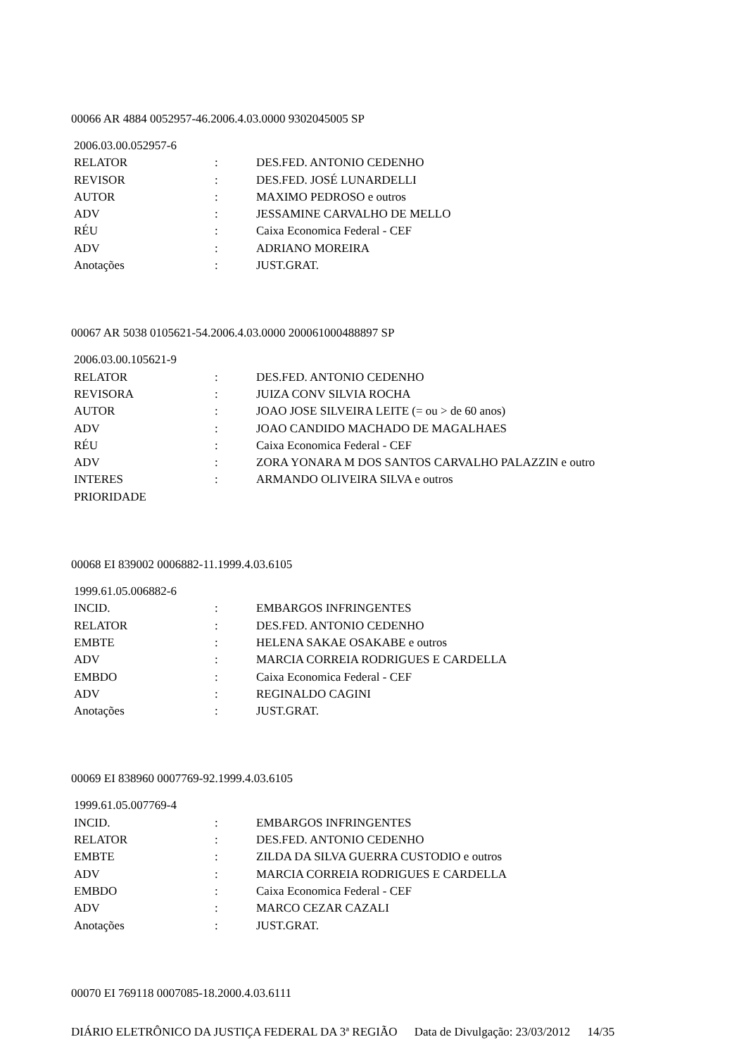00066 AR 4884 0052957-46.2006.4.03.0000 9302045005 SP
| 2006.03.00.052957-6 | | |
| RELATOR | : | DES.FED. ANTONIO CEDENHO |
| REVISOR | : | DES.FED. JOSÉ LUNARDELLI |
| AUTOR | : | MAXIMO PEDROSO e outros |
| ADV | : | JESSAMINE CARVALHO DE MELLO |
| RÉU | : | Caixa Economica Federal - CEF |
| ADV | : | ADRIANO MOREIRA |
| Anotações | : | JUST.GRAT. |
00067 AR 5038 0105621-54.2006.4.03.0000 200061000488897 SP
| 2006.03.00.105621-9 | | |
| RELATOR | : | DES.FED. ANTONIO CEDENHO |
| REVISORA | : | JUIZA CONV SILVIA ROCHA |
| AUTOR | : | JOAO JOSE SILVEIRA LEITE (= ou > de 60 anos) |
| ADV | : | JOAO CANDIDO MACHADO DE MAGALHAES |
| RÉU | : | Caixa Economica Federal - CEF |
| ADV | : | ZORA YONARA M DOS SANTOS CARVALHO PALAZZIN e outro |
| INTERES | : | ARMANDO OLIVEIRA SILVA e outros |
| PRIORIDADE | | |
00068 EI 839002 0006882-11.1999.4.03.6105
| 1999.61.05.006882-6 | | |
| INCID. | : | EMBARGOS INFRINGENTES |
| RELATOR | : | DES.FED. ANTONIO CEDENHO |
| EMBTE | : | HELENA SAKAE OSAKABE e outros |
| ADV | : | MARCIA CORREIA RODRIGUES E CARDELLA |
| EMBDO | : | Caixa Economica Federal - CEF |
| ADV | : | REGINALDO CAGINI |
| Anotações | : | JUST.GRAT. |
00069 EI 838960 0007769-92.1999.4.03.6105
| 1999.61.05.007769-4 | | |
| INCID. | : | EMBARGOS INFRINGENTES |
| RELATOR | : | DES.FED. ANTONIO CEDENHO |
| EMBTE | : | ZILDA DA SILVA GUERRA CUSTODIO e outros |
| ADV | : | MARCIA CORREIA RODRIGUES E CARDELLA |
| EMBDO | : | Caixa Economica Federal - CEF |
| ADV | : | MARCO CEZAR CAZALI |
| Anotações | : | JUST.GRAT. |
00070 EI 769118 0007085-18.2000.4.03.6111
DIÁRIO ELETRÔNICO DA JUSTIÇA FEDERAL DA 3ª REGIÃO Data de Divulgação: 23/03/2012 14/35